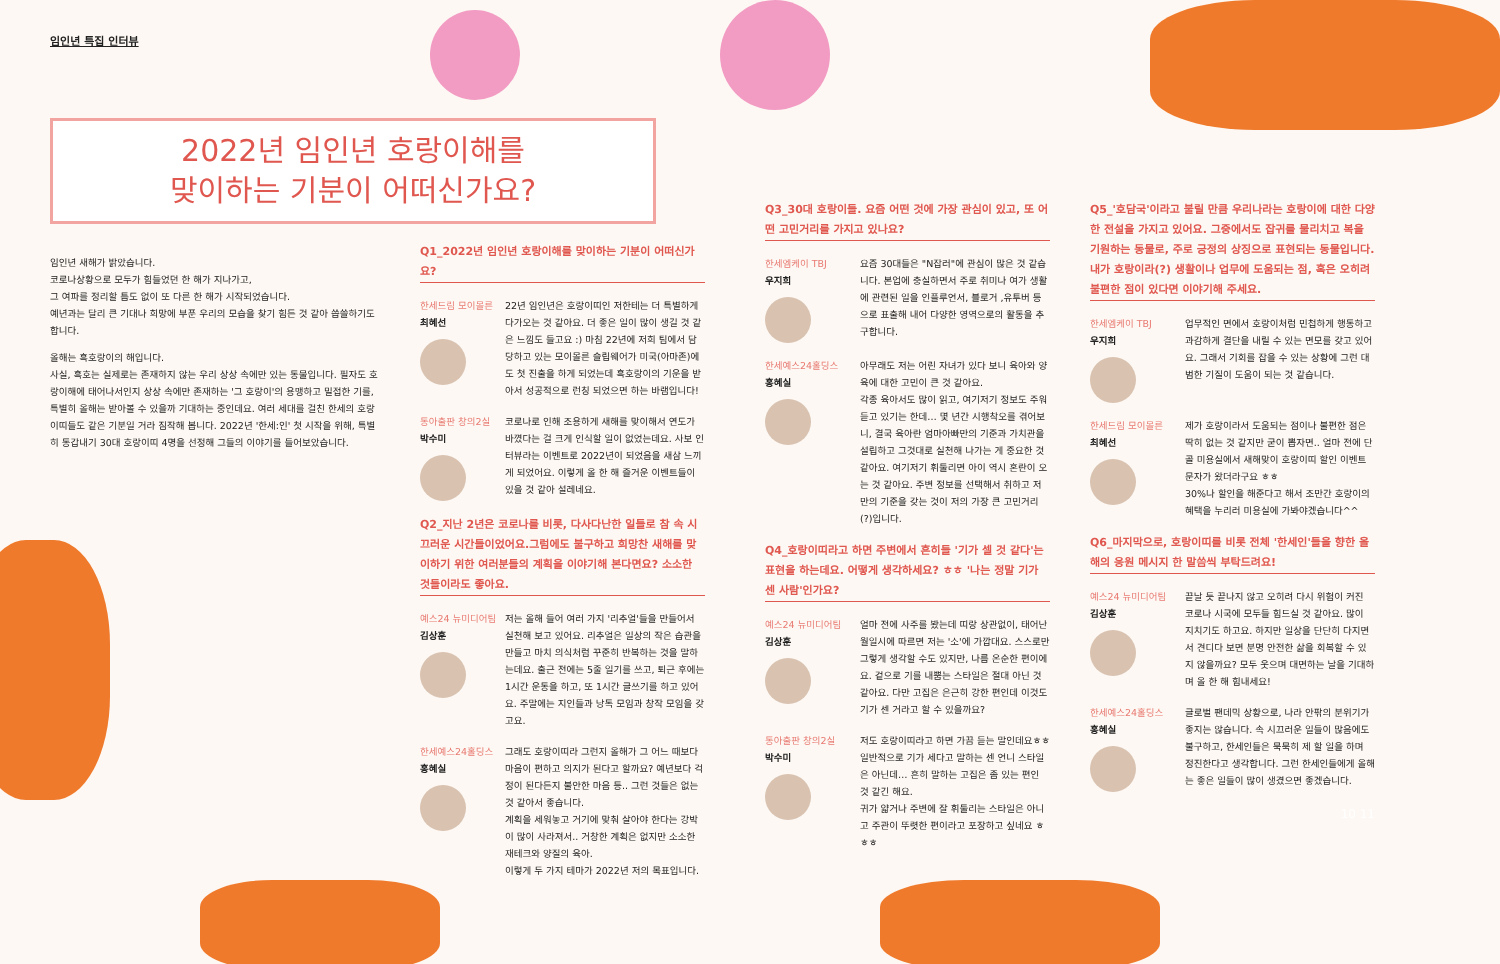임인년 특집 인터뷰
2022년 임인년 호랑이해를
맞이하는 기분이 어떠신가요?
임인년 새해가 밝았습니다.
코로나상황으로 모두가 힘들었던 한 해가 지나가고,
그 여파를 정리할 틈도 없이 또 다른 한 해가 시작되었습니다.
예년과는 달리 큰 기대나 희망에 부푼 우리의 모습을 찾기 힘든 것 같아 씁쓸하기도 합니다.
올해는 흑호랑이의 해입니다.
사실, 흑호는 실제로는 존재하지 않는 우리 상상 속에만 있는 동물입니다. 필자도 호랑이해에 태어나서인지 상상 속에만 존재하는 '그 호랑이'의 용맹하고 밀접한 기를, 특별히 올해는 받아볼 수 있을까 기대하는 중인데요. 여러 세대를 걸친 한세의 호랑이띠들도 같은 기분일 거라 짐작해 봅니다. 2022년 '한세:인' 첫 시작을 위해, 특별히 동갑내기 30대 호랑이띠 4명을 선정해 그들의 이야기를 들어보았습니다.
Q1_2022년 임인년 호랑이해를 맞이하는 기분이 어떠신가요?
한세드림 모이몰른
최혜선
22년 임인년은 호랑이띠인 저한테는 더 특별하게 다가오는 것 같아요. 더 좋은 일이 많이 생길 것 같은 느낌도 들고요 :) 마침 22년에 저희 팀에서 담당하고 있는 모이몰른 슬립웨어가 미국(아마존)에도 첫 진출을 하게 되었는데 흑호랑이의 기운을 받아서 성공적으로 런칭 되었으면 하는 바램입니다!
동아출판 창의2실
박수미
코로나로 인해 조용하게 새해를 맞이해서 연도가 바꼈다는 걸 크게 인식할 일이 없었는데요. 사보 인터뷰라는 이벤트로 2022년이 되었음을 새삼 느끼게 되었어요. 이렇게 올 한 해 즐거운 이벤트들이 있을 것 같아 설레네요.
Q2_지난 2년은 코로나를 비롯, 다사다난한 일들로 참 속 시끄러운 시간들이었어요.그럼에도 불구하고 희망찬 새해를 맞이하기 위한 여러분들의 계획을 이야기해 본다면요? 소소한 것들이라도 좋아요.
예스24 뉴미디어팀
김상훈
저는 올해 들어 여러 가지 '리추얼'들을 만들어서 실천해 보고 있어요. 리추얼은 일상의 작은 습관을 만들고 마치 의식처럼 꾸준히 반복하는 것을 말하는데요. 출근 전에는 5줄 일기를 쓰고, 퇴근 후에는 1시간 운동을 하고, 또 1시간 글쓰기를 하고 있어요. 주말에는 지인들과 낭독 모임과 창작 모임을 갖고요.
한세예스24홀딩스
홍혜실
그래도 호랑이띠라 그런지 올해가 그 어느 때보다 마음이 편하고 의지가 된다고 할까요? 예년보다 걱정이 된다든지 불안한 마음 등.. 그런 것들은 없는 것 같아서 좋습니다.
계획을 세워놓고 거기에 맞춰 살아야 한다는 강박이 많이 사라져서.. 거창한 계획은 없지만 소소한 재테크와 양질의 육아.
이렇게 두 가지 테마가 2022년 저의 목표입니다.
Q3_30대 호랑이들. 요즘 어떤 것에 가장 관심이 있고, 또 어떤 고민거리를 가지고 있나요?
한세엠케이 TBJ
우지희
요즘 30대들은 "N잡러"에 관심이 많은 것 같습니다. 본업에 충실하면서 주로 취미나 여가 생활에 관련된 일을 인플루언서, 블로거 ,유투버 등으로 표출해 내어 다양한 영역으로의 활동을 추구합니다.
한세예스24홀딩스
홍혜실
아무래도 저는 어린 자녀가 있다 보니 육아와 양육에 대한 고민이 큰 것 같아요.
각종 육아서도 많이 읽고, 여기저기 정보도 주워듣고 있기는 한데… 몇 년간 시행착오를 겪어보니, 결국 육아란 엄마아빠만의 기준과 가치관을 설립하고 그것대로 실천해 나가는 게 중요한 것 같아요. 여기저기 휘둘리면 아이 역시 혼란이 오는 것 같아요. 주변 정보를 선택해서 취하고 저만의 기준을 갖는 것이 저의 가장 큰 고민거리(?)입니다.
Q4_호랑이띠라고 하면 주변에서 흔히들 '기가 셀 것 같다'는 표현을 하는데요. 어떻게 생각하세요? ㅎㅎ '나는 정말 기가 센 사람'인가요?
예스24 뉴미디어팀
김상훈
얼마 전에 사주를 봤는데 띠랑 상관없이, 태어난 월일시에 따르면 저는 '소'에 가깝대요. 스스로만 그렇게 생각할 수도 있지만, 나름 온순한 편이에요. 겉으로 기를 내뿜는 스타일은 절대 아닌 것 같아요. 다만 고집은 은근히 강한 편인데 이것도 기가 센 거라고 할 수 있을까요?
동아출판 창의2실
박수미
저도 호랑이띠라고 하면 가끔 듣는 말인데요ㅎㅎ
일반적으로 기가 세다고 말하는 센 언니 스타일은 아닌데… 흔히 말하는 고집은 좀 있는 편인 것 같긴 해요.
귀가 얇거나 주변에 잘 휘둘리는 스타일은 아니고 주관이 뚜렷한 편이라고 포장하고 싶네요 ㅎㅎㅎ
Q5_'호담국'이라고 불릴 만큼 우리나라는 호랑이에 대한 다양한 전설을 가지고 있어요. 그중에서도 잡귀를 물리치고 복을 기원하는 동물로, 주로 긍정의 상징으로 표현되는 동물입니다. 내가 호랑이라(?) 생활이나 업무에 도움되는 점, 혹은 오히려 불편한 점이 있다면 이야기해 주세요.
한세엠케이 TBJ
우지희
업무적인 면에서 호랑이처럼 민첩하게 행동하고 과감하게 결단을 내릴 수 있는 면모를 갖고 있어요. 그래서 기회를 잡을 수 있는 상황에 그런 대범한 기질이 도움이 되는 것 같습니다.
한세드림 모이몰른
최혜선
제가 호랑이라서 도움되는 점이나 불편한 점은 딱히 없는 것 같지만 굳이 뽑자면.. 얼마 전에 단골 미용실에서 새해맞이 호랑이띠 할인 이벤트 문자가 왔더라구요 ㅎㅎ
30%나 할인을 해준다고 해서 조만간 호랑이의 혜택을 누리러 미용실에 가봐야겠습니다^^
Q6_마지막으로, 호랑이띠를 비롯 전체 '한세인'들을 향한 올해의 응원 메시지 한 말씀씩 부탁드려요!
예스24 뉴미디어팀
김상훈
끝날 듯 끝나지 않고 오히려 다시 위험이 커진 코로나 시국에 모두들 힘드실 것 같아요. 많이 지치기도 하고요. 하지만 일상을 단단히 다지면서 견디다 보면 분명 안전한 삶을 회복할 수 있지 않을까요? 모두 웃으며 대면하는 날을 기대하며 올 한 해 힘내세요!
한세예스24홀딩스
홍혜실
글로벌 팬데믹 상황으로, 나라 안팎의 분위기가 좋지는 않습니다. 속 시끄러운 일들이 많음에도 불구하고, 한세인들은 묵묵히 제 할 일을 하며 정진한다고 생각합니다. 그런 한세인들에게 올해는 좋은 일들이 많이 생겼으면 좋겠습니다.
10 11